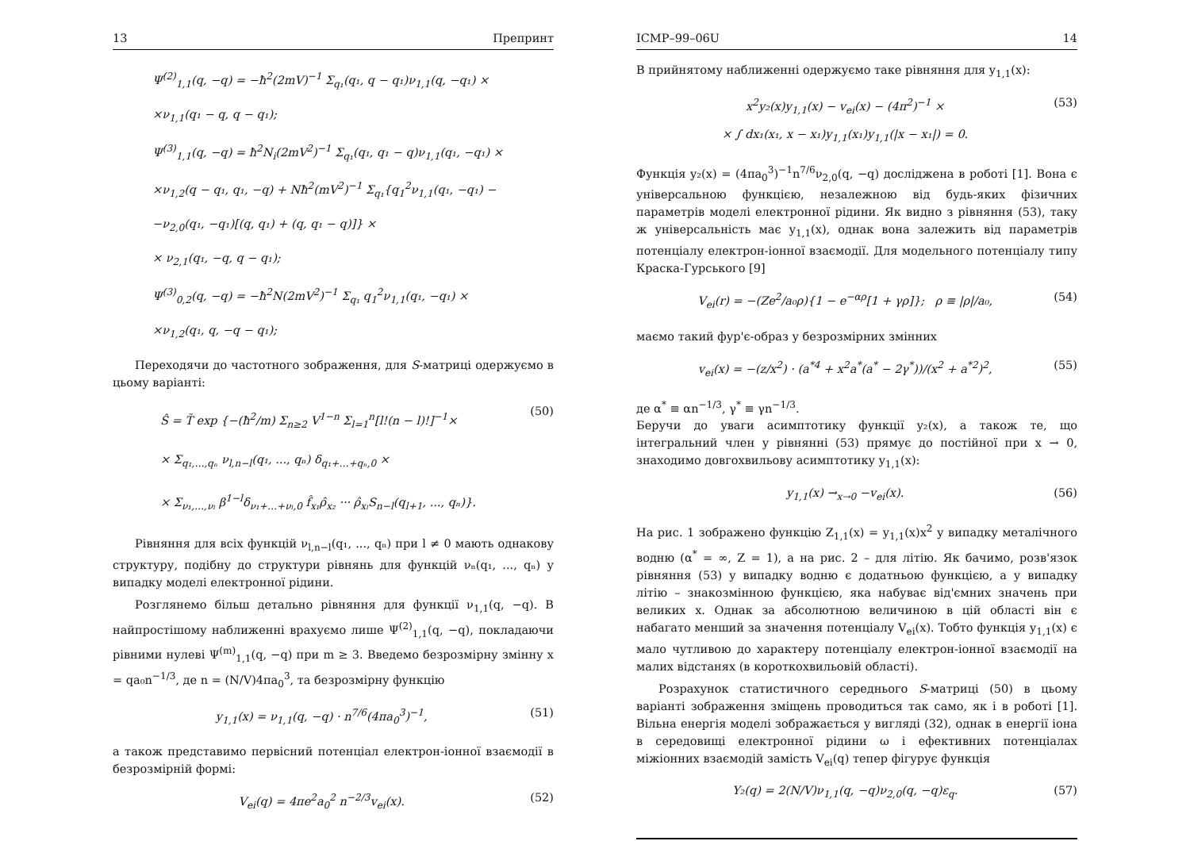13 Препринт
Ψ<sup>(2)</sup><sub>1,1</sub>(q, −q) = −ħ<sup>2</sup>(2mV)<sup>−1</sup> Σ<sub>q₁</sub>(q₁, q − q₁)ν<sub>1,1</sub>(q, −q₁) ×
×ν<sub>1,1</sub>(q₁ − q, q − q₁);
Ψ<sup>(3)</sup><sub>1,1</sub>(q, −q) = ħ<sup>2</sup>N<sub>i</sub>(2mV<sup>2</sup>)<sup>−1</sup> Σ<sub>q₁</sub>(q₁, q₁ − q)ν<sub>1,1</sub>(q₁, −q₁) ×
×ν<sub>1,2</sub>(q − q₁, q₁, −q) + Nħ<sup>2</sup>(mV<sup>2</sup>)<sup>−1</sup> Σ<sub>q₁</sub>{q<sub>1</sub><sup>2</sup>ν<sub>1,1</sub>(q₁, −q₁) −
−ν<sub>2,0</sub>(q₁, −q₁)[(q, q₁) + (q, q₁ − q)]} ×
× ν<sub>2,1</sub>(q₁, −q, q − q₁);
Ψ<sup>(3)</sup><sub>0,2</sub>(q, −q) = −ħ<sup>2</sup>N(2mV<sup>2</sup>)<sup>−1</sup> Σ<sub>q₁</sub> q<sub>1</sub><sup>2</sup>ν<sub>1,1</sub>(q₁, −q₁) ×
×ν<sub>1,2</sub>(q₁, q, −q − q₁);
Переходячи до частотного зображення, для S-матриці одержуємо в цьому варіанті:
Ŝ = T̃ exp {−(ħ<sup>2</sup>/m) Σ<sub>n≥2</sub> V<sup>1−n</sup> Σ<sub>l=1</sub><sup>n</sup>[l!(n − l)!]<sup>−1</sup>×
× Σ<sub>q₁,…,qₙ</sub> ν<sub>l,n−l</sub>(q₁, ..., qₙ) δ<sub>q₁+…+qₙ,0</sub> ×
× Σ<sub>ν₁,…,νₗ</sub> β<sup>1−l</sup>δ<sub>ν₁+…+νₗ,0</sub> f̂<sub>x₁</sub>ρ̂<sub>x₂</sub> ··· ρ̂<sub>xₗ</sub>S<sub>n−l</sub>(q<sub>l+1</sub>, ..., qₙ)}. (50)
Рівняння для всіх функцій ν<sub>l,n−l</sub>(q₁, ..., qₙ) при l ≠ 0 мають однакову структуру, подібну до структури рівнянь для функцій νₙ(q₁, ..., qₙ) у випадку моделі електронної рідини.
Розглянемо більш детально рівняння для функції ν<sub>1,1</sub>(q, −q). В найпростішому наближенні врахуємо лише Ψ<sup>(2)</sup><sub>1,1</sub>(q, −q), покладаючи рівними нулеві Ψ<sup>(m)</sup><sub>1,1</sub>(q, −q) при m ≥ 3. Введемо безрозмірну змінну x = qa₀n<sup>−1/3</sup>, де n = (N/V)4πa<sub>0</sub><sup>3</sup>, та безрозмірну функцію
y<sub>1,1</sub>(x) = ν<sub>1,1</sub>(q, −q) · n<sup>7/6</sup>(4πa<sub>0</sub><sup>3</sup>)<sup>−1</sup>, (51)
а також представимо первісний потенціал електрон-іонної взаємодії в безрозмірній формі:
V<sub>ei</sub>(q) = 4πe<sup>2</sup>a<sub>0</sub><sup>2</sup> n<sup>−2/3</sup>v<sub>ei</sub>(x). (52)
ICMP–99–06U 14
В прийнятому наближенні одержуємо таке рівняння для y<sub>1,1</sub>(x):
x<sup>2</sup>y₂(x)y<sub>1,1</sub>(x) − v<sub>ei</sub>(x) − (4π<sup>2</sup>)<sup>−1</sup> ×
× ∫ dx₁(x₁, x − x₁)y<sub>1,1</sub>(x₁)y<sub>1,1</sub>(|x − x₁|) = 0. (53)
Функція y₂(x) = (4πa<sub>0</sub><sup>3</sup>)<sup>−1</sup>n<sup>7/6</sup>ν<sub>2,0</sub>(q, −q) досліджена в роботі [1]. Вона є універсальною функцією, незалежною від будь-яких фізичних параметрів моделі електронної рідини. Як видно з рівняння (53), таку ж універсальність має y<sub>1,1</sub>(x), однак вона залежить від параметрів потенціалу електрон-іонної взаємодії. Для модельного потенціалу типу Краска-Гурського [9]
V<sub>ei</sub>(r) = −(Ze<sup>2</sup>/a₀ρ){1 − e<sup>−αρ</sup>[1 + γρ]}; ρ ≡ |ρ|/a₀, (54)
маємо такий фур'є-образ у безрозмірних змінних
v<sub>ei</sub>(x) = −(z/x<sup>2</sup>) · (a<sup>*4</sup> + x<sup>2</sup>a<sup>*</sup>(a<sup>*</sup> − 2γ<sup>*</sup>))/(x<sup>2</sup> + a<sup>*2</sup>)<sup>2</sup>, (55)
де α<sup>*</sup> ≡ αn<sup>−1/3</sup>, γ<sup>*</sup> ≡ γn<sup>−1/3</sup>.
Беручи до уваги асимптотику функції y₂(x), а також те, що інтегральний член у рівнянні (53) прямує до постійної при x → 0, знаходимо довгохвильову асимптотику y<sub>1,1</sub>(x):
y<sub>1,1</sub>(x) →<sub>x→0</sub> −v<sub>ei</sub>(x). (56)
На рис. 1 зображено функцію Z<sub>1,1</sub>(x) = y<sub>1,1</sub>(x)x<sup>2</sup> у випадку металічного водню (α<sup>*</sup> = ∞, Z = 1), а на рис. 2 – для літію. Як бачимо, розв'язок рівняння (53) у випадку водню є додатньою функцією, а у випадку літію – знакозмінною функцією, яка набуває від'ємних значень при великих x. Однак за абсолютною величиною в цій області він є набагато менший за значення потенціалу V<sub>ei</sub>(x). Тобто функція y<sub>1,1</sub>(x) є мало чутливою до характеру потенціалу електрон-іонної взаємодії на малих відстанях (в короткохвильовій області).
Розрахунок статистичного середнього S-матриці (50) в цьому варіанті зображення зміщень проводиться так само, як і в роботі [1]. Вільна енергія моделі зображається у вигляді (32), однак в енергії іона в середовищі електронної рідини ω і ефективних потенціалах міжіонних взаємодій замість V<sub>ei</sub>(q) тепер фігурує функція
Y₂(q) = 2(N/V)ν<sub>1,1</sub>(q, −q)ν<sub>2,0</sub>(q, −q)ε<sub>q</sub>. (57)